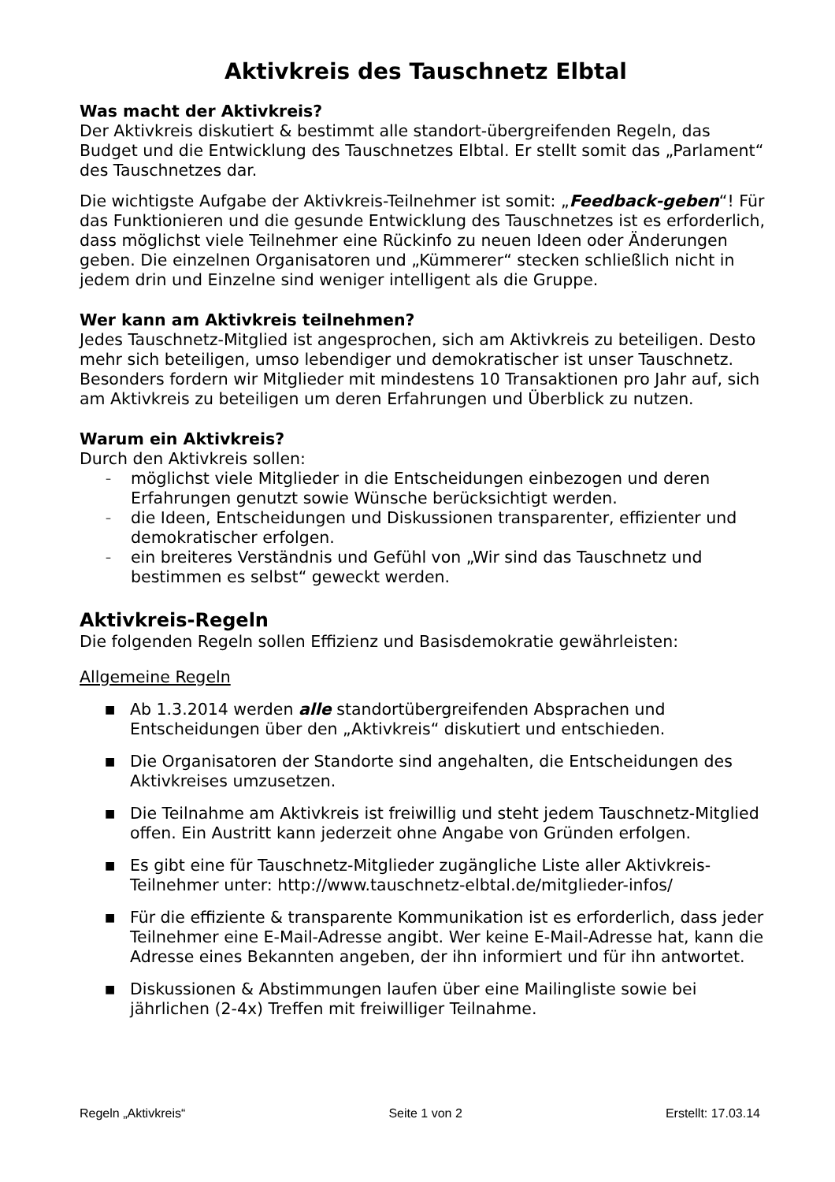Aktivkreis des Tauschnetz Elbtal
Was macht der Aktivkreis?
Der Aktivkreis diskutiert & bestimmt alle standort-übergreifenden Regeln, das Budget und die Entwicklung des Tauschnetzes Elbtal. Er stellt somit das „Parlament“ des Tauschnetzes dar.
Die wichtigste Aufgabe der Aktivkreis-Teilnehmer ist somit: „Feedback-geben“! Für das Funktionieren und die gesunde Entwicklung des Tauschnetzes ist es erforderlich, dass möglichst viele Teilnehmer eine Rückinfo zu neuen Ideen oder Änderungen geben. Die einzelnen Organisatoren und „Kümmerer“ stecken schließlich nicht in jedem drin und Einzelne sind weniger intelligent als die Gruppe.
Wer kann am Aktivkreis teilnehmen?
Jedes Tauschnetz-Mitglied ist angesprochen, sich am Aktivkreis zu beteiligen. Desto mehr sich beteiligen, umso lebendiger und demokratischer ist unser Tauschnetz. Besonders fordern wir Mitglieder mit mindestens 10 Transaktionen pro Jahr auf, sich am Aktivkreis zu beteiligen um deren Erfahrungen und Überblick zu nutzen.
Warum ein Aktivkreis?
Durch den Aktivkreis sollen:
– möglichst viele Mitglieder in die Entscheidungen einbezogen und deren Erfahrungen genutzt sowie Wünsche berücksichtigt werden.
– die Ideen, Entscheidungen und Diskussionen transparenter, effizienter und demokratischer erfolgen.
– ein breiteres Verständnis und Gefühl von „Wir sind das Tauschnetz und bestimmen es selbst“ geweckt werden.
Aktivkreis-Regeln
Die folgenden Regeln sollen Effizienz und Basisdemokratie gewährleisten:
Allgemeine Regeln
■ Ab 1.3.2014 werden alle standortübergreifenden Absprachen und Entscheidungen über den „Aktivkreis“ diskutiert und entschieden.
■ Die Organisatoren der Standorte sind angehalten, die Entscheidungen des Aktivkreises umzusetzen.
■ Die Teilnahme am Aktivkreis ist freiwillig und steht jedem Tauschnetz-Mitglied offen. Ein Austritt kann jederzeit ohne Angabe von Gründen erfolgen.
■ Es gibt eine für Tauschnetz-Mitglieder zugängliche Liste aller Aktivkreis-Teilnehmer unter: http://www.tauschnetz-elbtal.de/mitglieder-infos/
■ Für die effiziente & transparente Kommunikation ist es erforderlich, dass jeder Teilnehmer eine E-Mail-Adresse angibt. Wer keine E-Mail-Adresse hat, kann die Adresse eines Bekannten angeben, der ihn informiert und für ihn antwortet.
■ Diskussionen & Abstimmungen laufen über eine Mailingliste sowie bei jährlichen (2-4x) Treffen mit freiwilliger Teilnahme.
Regeln „Aktivkreis“ Seite 1 von 2 Erstellt: 17.03.14